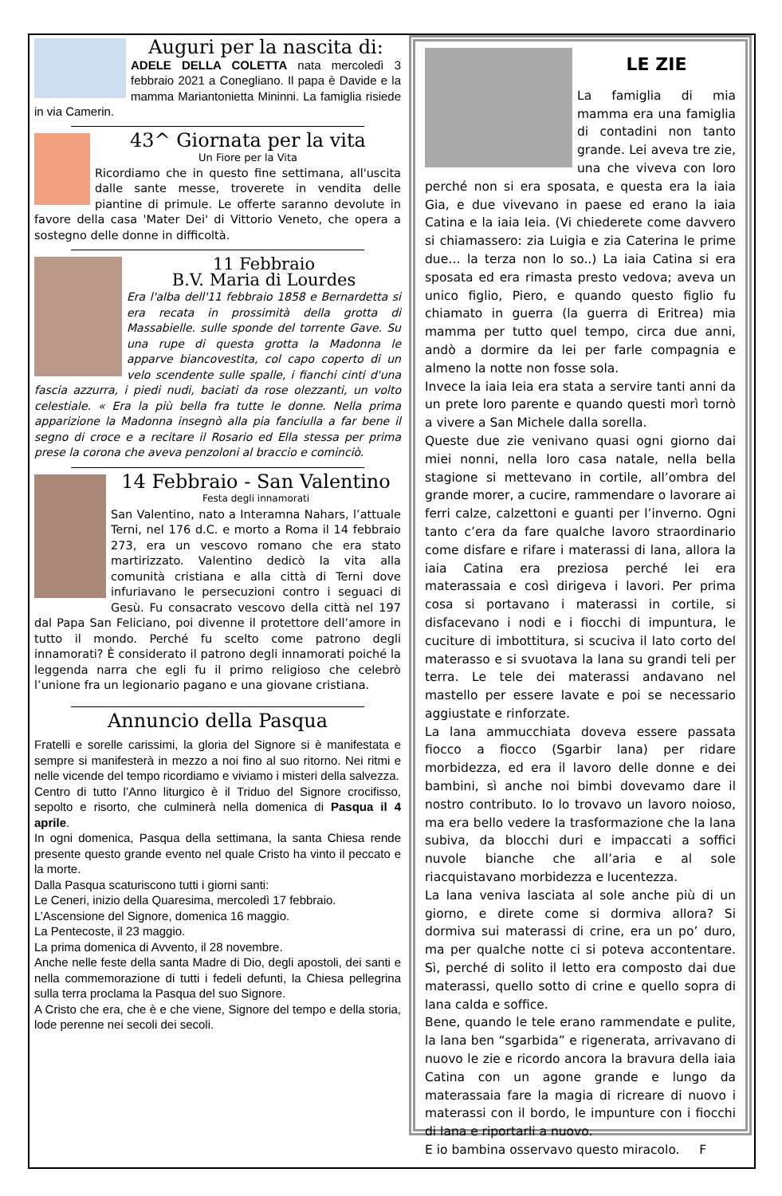Auguri per la nascita di:
ADELE DELLA COLETTA nata mercoledì 3 febbraio 2021 a Conegliano. Il papa è Davide e la mamma Mariantonietta Mininni. La famiglia risiede in via Camerin.
43^ Giornata per la vita
Un Fiore per la Vita
Ricordiamo che in questo fine settimana, all'uscita dalle sante messe, troverete in vendita delle piantine di primule. Le offerte saranno devolute in favore della casa 'Mater Dei' di Vittorio Veneto, che opera a sostegno delle donne in difficoltà.
11 Febbraio
B.V. Maria di Lourdes
Era l'alba dell'11 febbraio 1858 e Bernardetta si era recata in prossimità della grotta di Massabielle. sulle sponde del torrente Gave. Su una rupe di questa grotta la Madonna le apparve biancovestita, col capo coperto di un velo scendente sulle spalle, i fianchi cinti d'una fascia azzurra, i piedi nudi, baciati da rose olezzanti, un volto celestiale. « Era la più bella fra tutte le donne. Nella prima apparizione la Madonna insegnò alla pia fanciulla a far bene il segno di croce e a recitare il Rosario ed Ella stessa per prima prese la corona che aveva penzoloni al braccio e cominciò.
14 Febbraio - San Valentino
Festa degli innamorati
San Valentino, nato a Interamna Nahars, l’attuale Terni, nel 176 d.C. e morto a Roma il 14 febbraio 273, era un vescovo romano che era stato martirizzato. Valentino dedicò la vita alla comunità cristiana e alla città di Terni dove infuriavano le persecuzioni contro i seguaci di Gesù. Fu consacrato vescovo della città nel 197 dal Papa San Feliciano, poi divenne il protettore dell’amore in tutto il mondo. Perché fu scelto come patrono degli innamorati? È considerato il patrono degli innamorati poiché la leggenda narra che egli fu il primo religioso che celebrò l’unione fra un legionario pagano e una giovane cristiana.
Annuncio della Pasqua
Fratelli e sorelle carissimi, la gloria del Signore si è manifestata e sempre si manifesterà in mezzo a noi fino al suo ritorno. Nei ritmi e nelle vicende del tempo ricordiamo e viviamo i misteri della salvezza.
Centro di tutto l’Anno liturgico è il Triduo del Signore crocifisso, sepolto e risorto, che culminerà nella domenica di Pasqua il 4 aprile.
In ogni domenica, Pasqua della settimana, la santa Chiesa rende presente questo grande evento nel quale Cristo ha vinto il peccato e la morte.
Dalla Pasqua scaturiscono tutti i giorni santi:
Le Ceneri, inizio della Quaresima, mercoledì 17 febbraio.
L’Ascensione del Signore, domenica 16 maggio.
La Pentecoste, il 23 maggio.
La prima domenica di Avvento, il 28 novembre.
Anche nelle feste della santa Madre di Dio, degli apostoli, dei santi e nella commemorazione di tutti i fedeli defunti, la Chiesa pellegrina sulla terra proclama la Pasqua del suo Signore.
A Cristo che era, che è e che viene, Signore del tempo e della storia, lode perenne nei secoli dei secoli.
LE ZIE
La famiglia di mia mamma era una famiglia di contadini non tanto grande. Lei aveva tre zie, una che viveva con loro perché non si era sposata, e questa era la iaia Gia, e due vivevano in paese ed erano la iaia Catina e la iaia Ieia. (Vi chiederete come davvero si chiamassero: zia Luigia e zia Caterina le prime due… la terza non lo so..) La iaia Catina si era sposata ed era rimasta presto vedova; aveva un unico figlio, Piero, e quando questo figlio fu chiamato in guerra (la guerra di Eritrea) mia mamma per tutto quel tempo, circa due anni, andò a dormire da lei per farle compagnia e almeno la notte non fosse sola.
Invece la iaia Ieia era stata a servire tanti anni da un prete loro parente e quando questi morì tornò a vivere a San Michele dalla sorella.
Queste due zie venivano quasi ogni giorno dai miei nonni, nella loro casa natale, nella bella stagione si mettevano in cortile, all’ombra del grande morer, a cucire, rammendare o lavorare ai ferri calze, calzettoni e guanti per l’inverno. Ogni tanto c’era da fare qualche lavoro straordinario come disfare e rifare i materassi di lana, allora la iaia Catina era preziosa perché lei era materassaia e così dirigeva i lavori. Per prima cosa si portavano i materassi in cortile, si disfacevano i nodi e i fiocchi di impuntura, le cuciture di imbottitura, si scuciva il lato corto del materasso e si svuotava la lana su grandi teli per terra. Le tele dei materassi andavano nel mastello per essere lavate e poi se necessario aggiustate e rinforzate.
La lana ammucchiata doveva essere passata fiocco a fiocco (Sgarbir lana) per ridare morbidezza, ed era il lavoro delle donne e dei bambini, sì anche noi bimbi dovevamo dare il nostro contributo. Io lo trovavo un lavoro noioso, ma era bello vedere la trasformazione che la lana subiva, da blocchi duri e impaccati a soffici nuvole bianche che all’aria e al sole riacquistavano morbidezza e lucentezza.
La lana veniva lasciata al sole anche più di un giorno, e direte come si dormiva allora? Si dormiva sui materassi di crine, era un po’ duro, ma per qualche notte ci si poteva accontentare. Sì, perché di solito il letto era composto dai due materassi, quello sotto di crine e quello sopra di lana calda e soffice.
Bene, quando le tele erano rammendate e pulite, la lana ben “sgarbida” e rigenerata, arrivavano di nuovo le zie e ricordo ancora la bravura della iaia Catina con un agone grande e lungo da materassaia fare la magia di ricreare di nuovo i materassi con il bordo, le impunture con i fiocchi di lana e riportarli a nuovo.
E io bambina osservavo questo miracolo. F